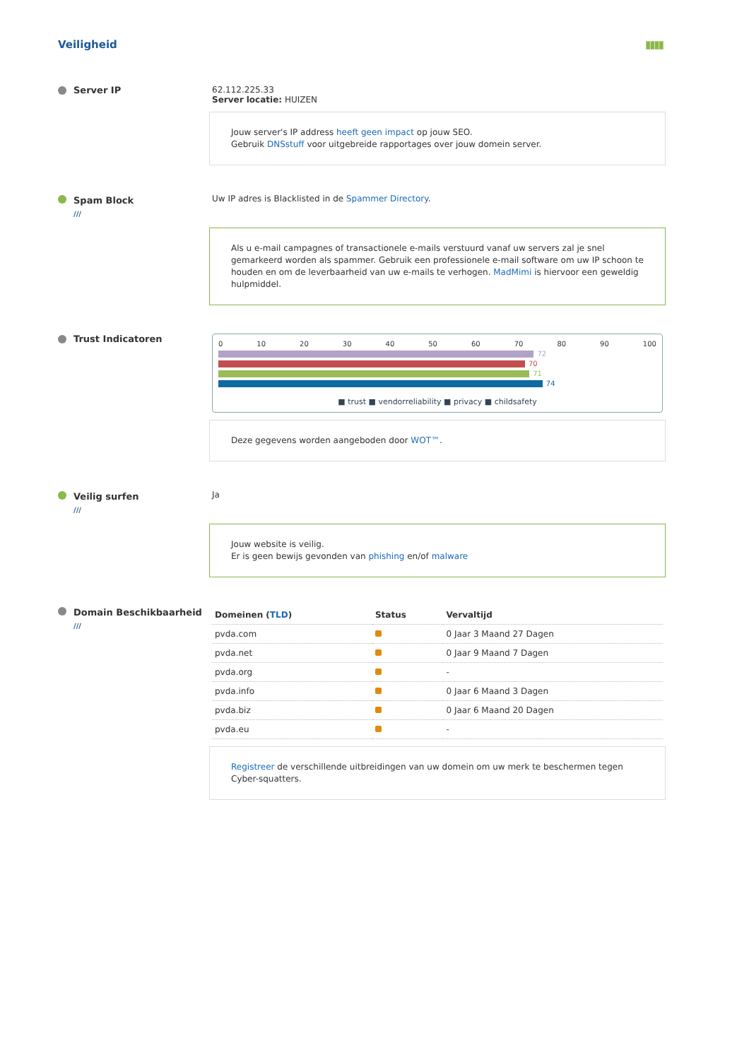Veiligheid ▮▮▮▮
Server IP 62.112.225.33
Server locatie: HUIZEN
Jouw server's IP address heeft geen impact op jouw SEO.
Gebruik DNSstuff voor uitgebreide rapportages over jouw domein server.
Spam Block
///
Uw IP adres is Blacklisted in de Spammer Directory.
Als u e-mail campagnes of transactionele e-mails verstuurd vanaf uw servers zal je snel gemarkeerd worden als spammer. Gebruik een professionele e-mail software om uw IP schoon te houden en om de leverbaarheid van uw e-mails te verhogen. MadMimi is hiervoor een geweldig hulpmiddel.
Trust Indicatoren
0 10 20 30 40 50 60 70 80 90 100
72
70
71
74
■ trust ■ vendorreliability ■ privacy ■ childsafety
Deze gegevens worden aangeboden door WOT™.
Veilig surfen
///
Ja
Jouw website is veilig.
Er is geen bewijs gevonden van phishing en/of malware
Domain Beschikbaarheid
///
| Domeinen ( TLD ) | Status | Vervaltijd |
| --- | --- | --- |
| pvda.com | | 0 Jaar 3 Maand 27 Dagen |
| pvda.net | | 0 Jaar 9 Maand 7 Dagen |
| pvda.org | | - |
| pvda.info | | 0 Jaar 6 Maand 3 Dagen |
| pvda.biz | | 0 Jaar 6 Maand 20 Dagen |
| pvda.eu | | - |
Registreer de verschillende uitbreidingen van uw domein om uw merk te beschermen tegen Cyber-squatters.